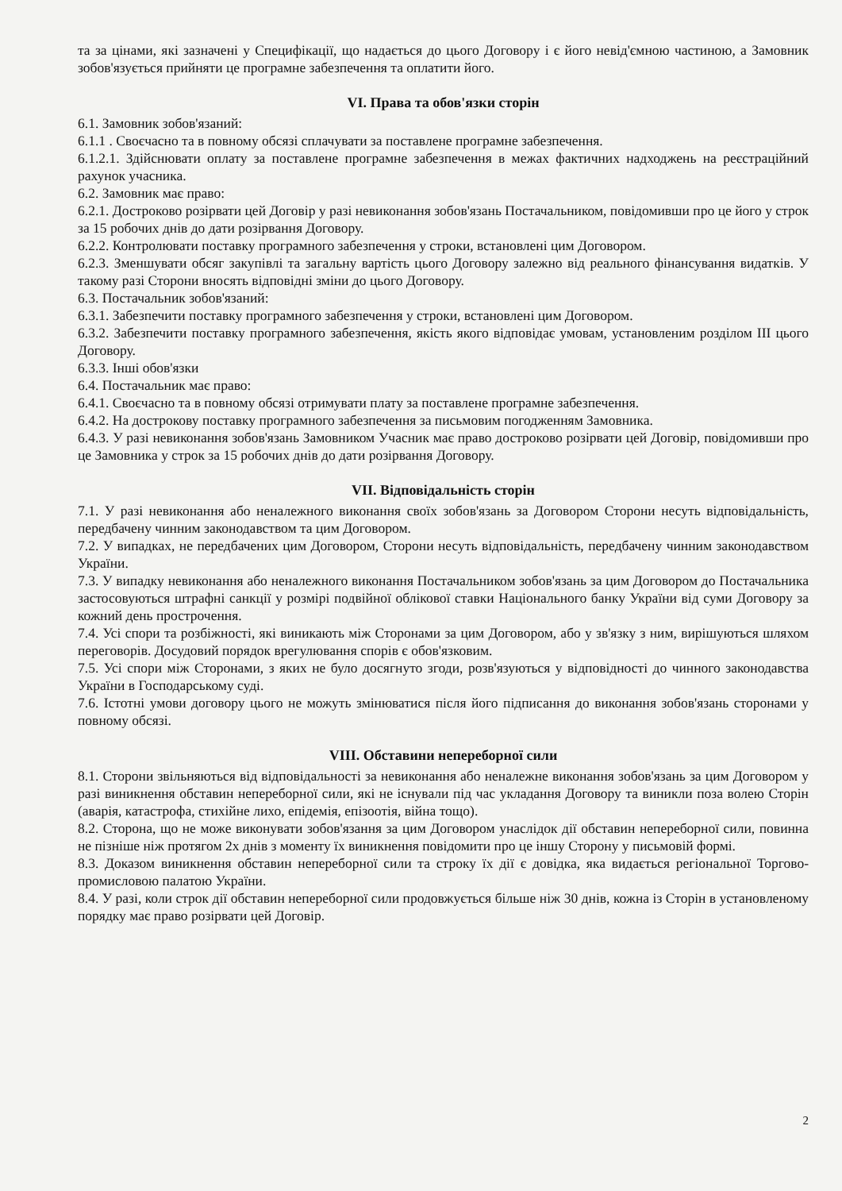та за цінами, які зазначені у Специфікації, що надається до цього Договору і є його невід'ємною частиною, а Замовник зобов'язується прийняти це програмне забезпечення та оплатити його.
VI. Права та обов'язки сторін
6.1. Замовник зобов'язаний:
6.1.1 . Своєчасно та в повному обсязі сплачувати за поставлене програмне забезпечення.
6.1.2.1. Здійснювати оплату за поставлене програмне забезпечення в межах фактичних надходжень на реєстраційний рахунок учасника.
6.2. Замовник має право:
6.2.1. Достроково розірвати цей Договір у разі невиконання зобов'язань Постачальником, повідомивши про це його у строк за 15 робочих днів до дати розірвання Договору.
6.2.2. Контролювати поставку програмного забезпечення у строки, встановлені цим Договором.
6.2.3. Зменшувати обсяг закупівлі та загальну вартість цього Договору залежно від реального фінансування видатків. У такому разі Сторони вносять відповідні зміни до цього Договору.
6.3. Постачальник зобов'язаний:
6.3.1. Забезпечити поставку програмного забезпечення у строки, встановлені цим Договором.
6.3.2. Забезпечити поставку програмного забезпечення, якість якого відповідає умовам, установленим розділом III цього Договору.
6.3.3. Інші обов'язки
6.4. Постачальник має право:
6.4.1. Своєчасно та в повному обсязі отримувати плату за поставлене програмне забезпечення.
6.4.2. На дострокову поставку програмного забезпечення за письмовим погодженням Замовника.
6.4.3. У разі невиконання зобов'язань Замовником Учасник має право достроково розірвати цей Договір, повідомивши про це Замовника у строк за 15 робочих днів до дати розірвання Договору.
VII. Відповідальність сторін
7.1. У разі невиконання або неналежного виконання своїх зобов'язань за Договором Сторони несуть відповідальність, передбачену чинним законодавством та цим Договором.
7.2. У випадках, не передбачених цим Договором, Сторони несуть відповідальність, передбачену чинним законодавством України.
7.3. У випадку невиконання або неналежного виконання Постачальником зобов'язань за цим Договором до Постачальника застосовуються штрафні санкції у розмірі подвійної облікової ставки Національного банку України від суми Договору за кожний день прострочення.
7.4. Усі спори та розбіжності, які виникають між Сторонами за цим Договором, або у зв'язку з ним, вирішуються шляхом переговорів. Досудовий порядок врегулювання спорів є обов'язковим.
7.5. Усі спори між Сторонами, з яких не було досягнуто згоди, розв'язуються у відповідності до чинного законодавства України в Господарському суді.
7.6. Істотні умови договору цього не можуть змінюватися після його підписання до виконання зобов'язань сторонами у повному обсязі.
VIII. Обставини непереборної сили
8.1. Сторони звільняються від відповідальності за невиконання або неналежне виконання зобов'язань за цим Договором у разі виникнення обставин непереборної сили, які не існували під час укладання Договору та виникли поза волею Сторін (аварія, катастрофа, стихійне лихо, епідемія, епізоотія, війна тощо).
8.2. Сторона, що не може виконувати зобов'язання за цим Договором унаслідок дії обставин непереборної сили, повинна не пізніше ніж протягом 2х днів з моменту їх виникнення повідомити про це іншу Сторону у письмовій формі.
8.3. Доказом виникнення обставин непереборної сили та строку їх дії є довідка, яка видається регіональної Торгово-промисловою палатою України.
8.4. У разі, коли строк дії обставин непереборної сили продовжується більше ніж 30 днів, кожна із Сторін в установленому порядку має право розірвати цей Договір.
2